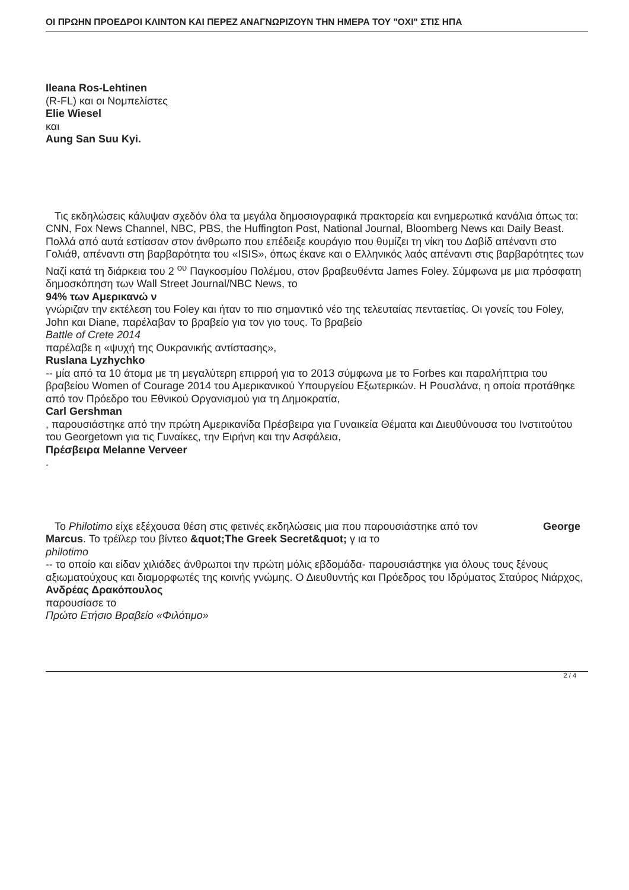ΟΙ ΠΡΩΗΝ ΠΡΟΕΔΡΟΙ ΚΛΙΝΤΟΝ ΚΑΙ ΠΕΡΕΖ ΑΝΑΓΝΩΡΙΖΟΥΝ ΤΗΝ ΗΜΕΡΑ ΤΟΥ "ΟΧΙ" ΣΤΙΣ ΗΠΑ
Ileana Ros-Lehtinen
(R-FL) και οι Νομπελίστες
Elie Wiesel
και
Aung San Suu Kyi.
Τις εκδηλώσεις κάλυψαν σχεδόν όλα τα μεγάλα δημοσιογραφικά πρακτορεία και ενημερωτικά κανάλια όπως τα: CNN, Fox News Channel, NBC, PBS, the Huffington Post, National Journal, Bloomberg News και Daily Beast. Πολλά από αυτά εστίασαν στον άνθρωπο που επέδειξε κουράγιο που θυμίζει τη νίκη του Δαβίδ απέναντι στο Γολιάθ, απέναντι στη βαρβαρότητα του «ISIS», όπως έκανε και ο Ελληνικός λαός απέναντι στις βαρβαρότητες των Ναζί κατά τη διάρκεια του 2 <sup>ου</sup> Παγκοσμίου Πολέμου, στον βραβευθέντα James Foley. Σύμφωνα με μια πρόσφατη δημοσκόπηση των Wall Street Journal/NBC News, το
94% των Αμερικανώ ν
γνώριζαν την εκτέλεση του Foley και ήταν το πιο σημαντικό νέο της τελευταίας πενταετίας. Οι γονείς του Foley, John και Diane, παρέλαβαν το βραβείο για τον γιο τους. Το βραβείο
Battle of Crete 2014
παρέλαβε η «ψυχή της Ουκρανικής αντίστασης»,
Ruslana Lyzhychko
-- μία από τα 10 άτομα με τη μεγαλύτερη επιρροή για το 2013 σύμφωνα με το Forbes και παραλήπτρια του βραβείου Women of Courage 2014 του Αμερικανικού Υπουργείου Εξωτερικών. Η Ρουσλάνα, η οποία προτάθηκε από τον Πρόεδρο του Εθνικού Οργανισμού για τη Δημοκρατία,
Carl Gershman
, παρουσιάστηκε από την πρώτη Αμερικανίδα Πρέσβειρα για Γυναικεία Θέματα και Διευθύνουσα του Ινστιτούτου του Georgetown για τις Γυναίκες, την Ειρήνη και την Ασφάλεια,
Πρέσβειρα Melanne Verveer
.
Το Philotimo είχε εξέχουσα θέση στις φετινές εκδηλώσεις μια που παρουσιάστηκε από τον George Marcus. Το τρέϊλερ του βίντεο &quot;The Greek Secret&quot; γ ια το
philotimo
-- το οποίο και είδαν χιλιάδες άνθρωποι την πρώτη μόλις εβδομάδα- παρουσιάστηκε για όλους τους ξένους αξιωματούχους και διαμορφωτές της κοινής γνώμης. Ο Διευθυντής και Πρόεδρος του Ιδρύματος Σταύρος Νιάρχος,
Ανδρέας Δρακόπουλος
παρουσίασε το
Πρώτο Ετήσιο Βραβείο «Φιλότιμο»
2 / 4